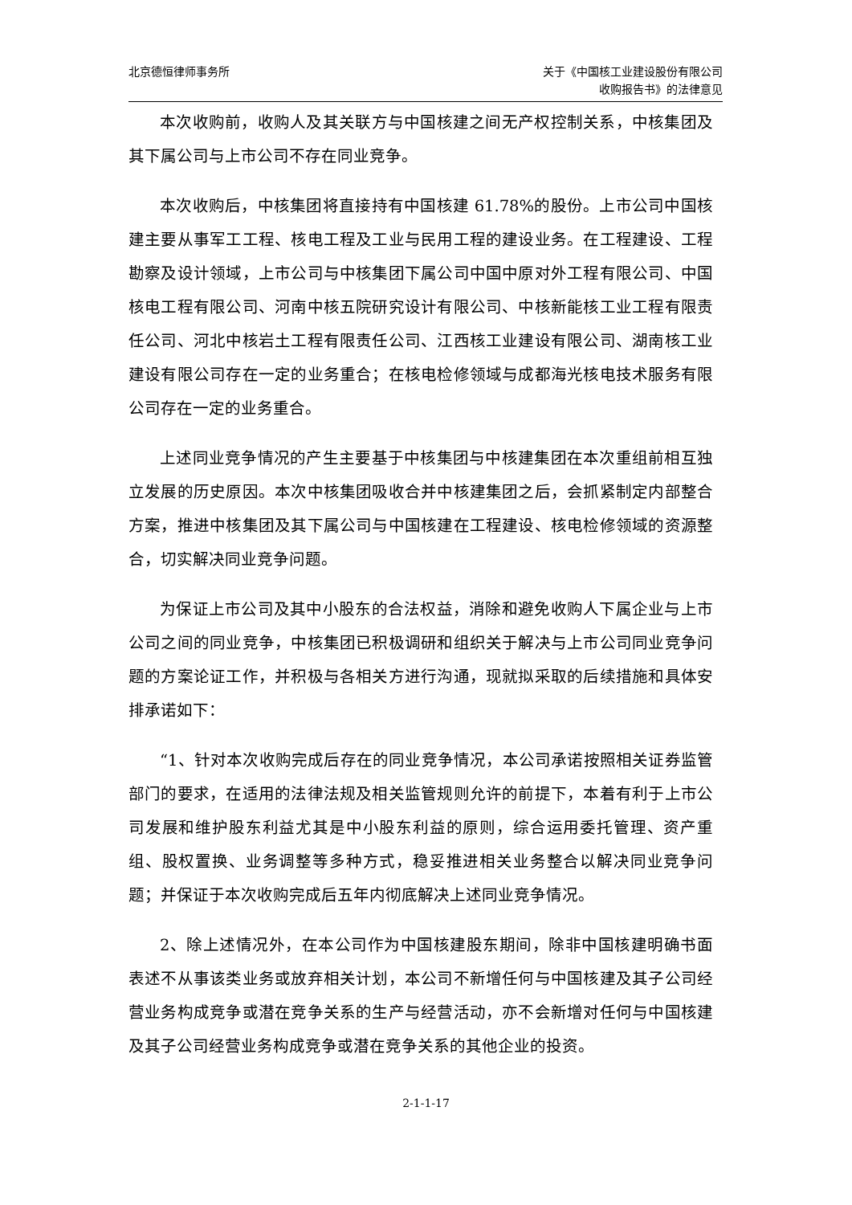北京德恒律师事务所 关于《中国核工业建设股份有限公司
收购报告书》的法律意见
本次收购前，收购人及其关联方与中国核建之间无产权控制关系，中核集团及其下属公司与上市公司不存在同业竞争。
本次收购后，中核集团将直接持有中国核建 61.78%的股份。上市公司中国核建主要从事军工工程、核电工程及工业与民用工程的建设业务。在工程建设、工程勘察及设计领域，上市公司与中核集团下属公司中国中原对外工程有限公司、中国核电工程有限公司、河南中核五院研究设计有限公司、中核新能核工业工程有限责任公司、河北中核岩土工程有限责任公司、江西核工业建设有限公司、湖南核工业建设有限公司存在一定的业务重合；在核电检修领域与成都海光核电技术服务有限公司存在一定的业务重合。
上述同业竞争情况的产生主要基于中核集团与中核建集团在本次重组前相互独立发展的历史原因。本次中核集团吸收合并中核建集团之后，会抓紧制定内部整合方案，推进中核集团及其下属公司与中国核建在工程建设、核电检修领域的资源整合，切实解决同业竞争问题。
为保证上市公司及其中小股东的合法权益，消除和避免收购人下属企业与上市公司之间的同业竞争，中核集团已积极调研和组织关于解决与上市公司同业竞争问题的方案论证工作，并积极与各相关方进行沟通，现就拟采取的后续措施和具体安排承诺如下：
“1、针对本次收购完成后存在的同业竞争情况，本公司承诺按照相关证券监管部门的要求，在适用的法律法规及相关监管规则允许的前提下，本着有利于上市公司发展和维护股东利益尤其是中小股东利益的原则，综合运用委托管理、资产重组、股权置换、业务调整等多种方式，稳妥推进相关业务整合以解决同业竞争问题；并保证于本次收购完成后五年内彻底解决上述同业竞争情况。
2、除上述情况外，在本公司作为中国核建股东期间，除非中国核建明确书面表述不从事该类业务或放弃相关计划，本公司不新增任何与中国核建及其子公司经营业务构成竞争或潜在竞争关系的生产与经营活动，亦不会新增对任何与中国核建及其子公司经营业务构成竞争或潜在竞争关系的其他企业的投资。
2-1-1-17